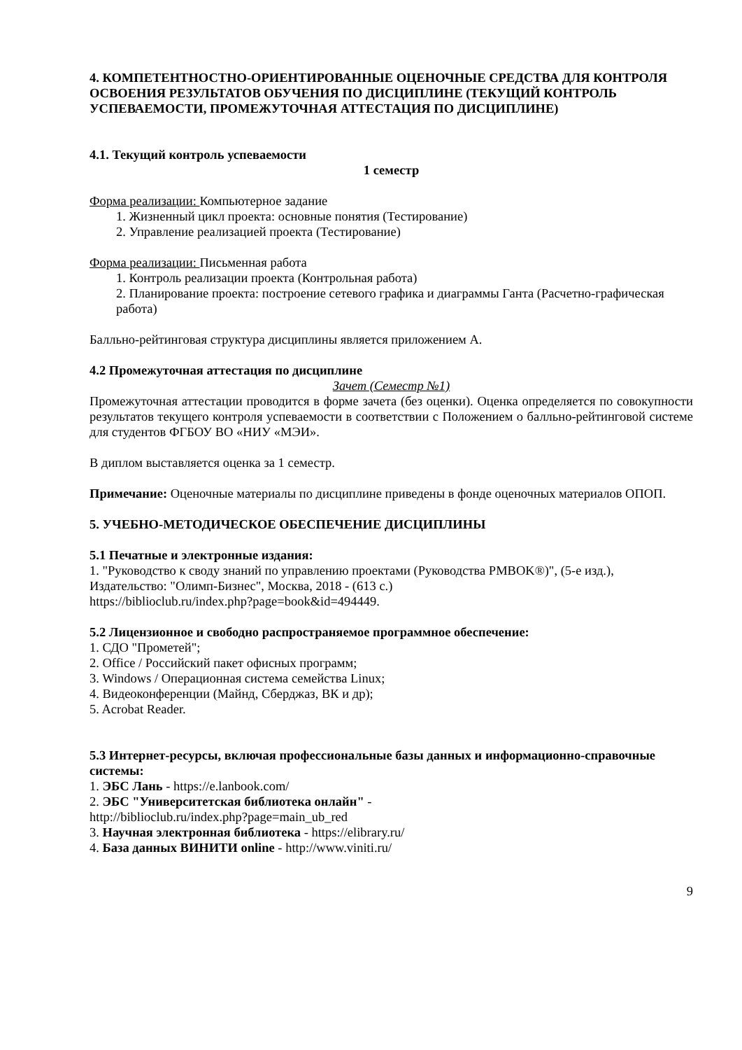4. КОМПЕТЕНТНОСТНО-ОРИЕНТИРОВАННЫЕ ОЦЕНОЧНЫЕ СРЕДСТВА ДЛЯ КОНТРОЛЯ ОСВОЕНИЯ РЕЗУЛЬТАТОВ ОБУЧЕНИЯ ПО ДИСЦИПЛИНЕ (ТЕКУЩИЙ КОНТРОЛЬ УСПЕВАЕМОСТИ, ПРОМЕЖУТОЧНАЯ АТТЕСТАЦИЯ ПО ДИСЦИПЛИНЕ)
4.1. Текущий контроль успеваемости
1 семестр
Форма реализации: Компьютерное задание
1. Жизненный цикл проекта: основные понятия (Тестирование)
2. Управление реализацией проекта (Тестирование)
Форма реализации: Письменная работа
1. Контроль реализации проекта (Контрольная работа)
2. Планирование проекта: построение сетевого графика и диаграммы Ганта (Расчетно-графическая работа)
Балльно-рейтинговая структура дисциплины является приложением А.
4.2 Промежуточная аттестация по дисциплине
Зачет (Семестр №1)
Промежуточная аттестации проводится в форме зачета (без оценки). Оценка определяется по совокупности результатов текущего контроля успеваемости в соответствии с Положением о балльно-рейтинговой системе для студентов ФГБОУ ВО «НИУ «МЭИ».
В диплом выставляется оценка за 1 семестр.
Примечание: Оценочные материалы по дисциплине приведены в фонде оценочных материалов ОПОП.
5. УЧЕБНО-МЕТОДИЧЕСКОЕ ОБЕСПЕЧЕНИЕ ДИСЦИПЛИНЫ
5.1 Печатные и электронные издания:
1. "Руководство к своду знаний по управлению проектами (Руководства PMBOK®)", (5-е изд.), Издательство: "Олимп-Бизнес", Москва, 2018 - (613 с.)
https://biblioclub.ru/index.php?page=book&id=494449.
5.2 Лицензионное и свободно распространяемое программное обеспечение:
1. СДО "Прометей";
2. Office / Российский пакет офисных программ;
3. Windows / Операционная система семейства Linux;
4. Видеоконференции (Майнд, Сберджаз, ВК и др);
5. Acrobat Reader.
5.3 Интернет-ресурсы, включая профессиональные базы данных и информационно-справочные системы:
1. ЭБС Лань - https://e.lanbook.com/
2. ЭБС "Университетская библиотека онлайн" -
http://biblioclub.ru/index.php?page=main_ub_red
3. Научная электронная библиотека - https://elibrary.ru/
4. База данных ВИНИТИ online - http://www.viniti.ru/
9